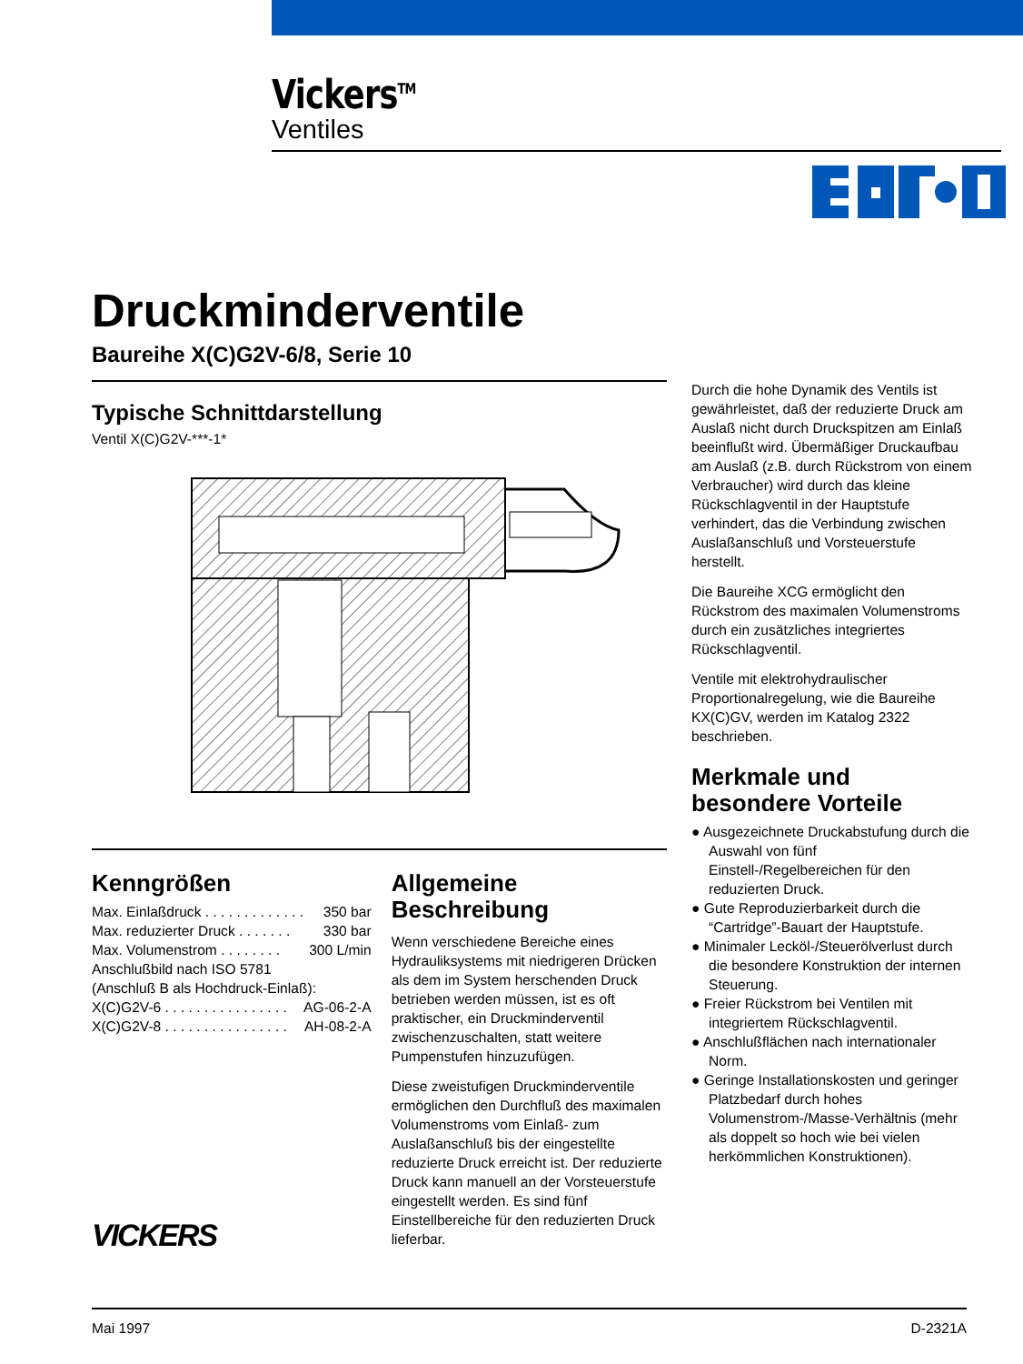Vickers<sup>TM</sup>
Ventiles
Druckminderventile
Baureihe X(C)G2V-6/8, Serie 10
Typische Schnittdarstellung
Ventil X(C)G2V-***-1*
Kenngrößen
| Max. Einlaßdruck . . . . . . . . . . . . . | 350 bar |
| Max. reduzierter Druck . . . . . . . | 330 bar |
| Max. Volumenstrom . . . . . . . . | 300 L/min |
| Anschlußbild nach ISO 5781 | |
| (Anschluß B als Hochdruck-Einlaß): | |
| X(C)G2V-6 . . . . . . . . . . . . . . . . | AG-06-2-A |
| X(C)G2V-8 . . . . . . . . . . . . . . . . | AH-08-2-A |
VICKERS
Allgemeine Beschreibung
Wenn verschiedene Bereiche eines Hydrauliksystems mit niedrigeren Drücken als dem im System herschenden Druck betrieben werden müssen, ist es oft praktischer, ein Druckminderventil zwischenzuschalten, statt weitere Pumpenstufen hinzuzufügen.
Diese zweistufigen Druckminderventile ermöglichen den Durchfluß des maximalen Volumenstroms vom Einlaß- zum Auslaßanschluß bis der eingestellte reduzierte Druck erreicht ist. Der reduzierte Druck kann manuell an der Vorsteuerstufe eingestellt werden. Es sind fünf Einstellbereiche für den reduzierten Druck lieferbar.
Durch die hohe Dynamik des Ventils ist gewährleistet, daß der reduzierte Druck am Auslaß nicht durch Druckspitzen am Einlaß beeinflußt wird. Übermäßiger Druckaufbau am Auslaß (z.B. durch Rückstrom von einem Verbraucher) wird durch das kleine Rückschlagventil in der Hauptstufe verhindert, das die Verbindung zwischen Auslaßanschluß und Vorsteuerstufe herstellt.
Die Baureihe XCG ermöglicht den Rückstrom des maximalen Volumenstroms durch ein zusätzliches integriertes Rückschlagventil.
Ventile mit elektrohydraulischer Proportionalregelung, wie die Baureihe KX(C)GV, werden im Katalog 2322 beschrieben.
Merkmale und besondere Vorteile
● Ausgezeichnete Druckabstufung durch die Auswahl von fünf Einstell-/Regelbereichen für den reduzierten Druck.
● Gute Reproduzierbarkeit durch die “Cartridge”-Bauart der Hauptstufe.
● Minimaler Lecköl-/Steuerölverlust durch die besondere Konstruktion der internen Steuerung.
● Freier Rückstrom bei Ventilen mit integriertem Rückschlagventil.
● Anschlußflächen nach internationaler Norm.
● Geringe Installationskosten und geringer Platzbedarf durch hohes Volumenstrom-/Masse-Verhältnis (mehr als doppelt so hoch wie bei vielen herkömmlichen Konstruktionen).
Mai 1997 D-2321A